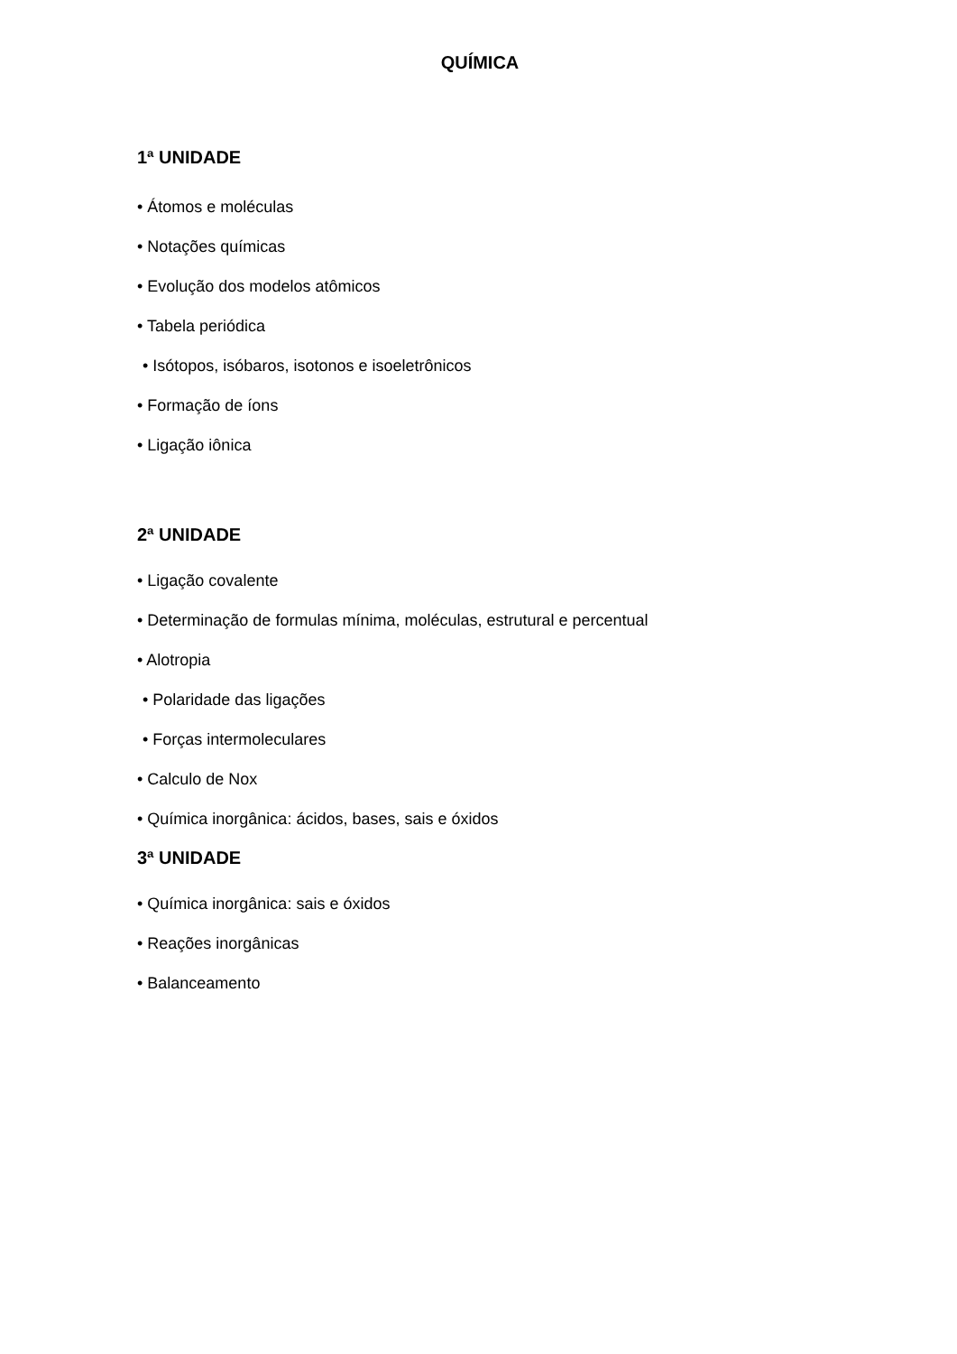QUÍMICA
1ª UNIDADE
• Átomos e moléculas
• Notações químicas
• Evolução dos modelos atômicos
• Tabela periódica
• Isótopos, isóbaros, isotonos e isoeletrônicos
• Formação de íons
• Ligação iônica
2ª UNIDADE
• Ligação covalente
• Determinação de formulas mínima, moléculas, estrutural e percentual
• Alotropia
• Polaridade das ligações
• Forças intermoleculares
• Calculo de Nox
• Química inorgânica: ácidos, bases, sais e óxidos
3ª UNIDADE
• Química inorgânica: sais e óxidos
• Reações inorgânicas
• Balanceamento